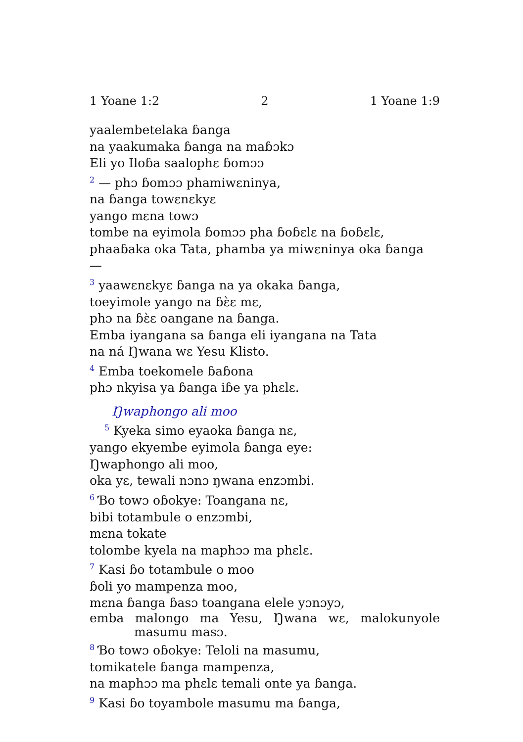1 Yoane 1:2 2 1 Yoane 1:9
yaalembetelaka ɓanga
na yaakumaka ɓanga na maɓɔkɔ
Eli yo Iloɓa saalophɛ ɓomɔɔ
<sup>2</sup> — phɔ ɓomɔɔ phamiwɛninya,
na ɓanga towɛnɛkyɛ
yango mɛna towɔ
tombe na eyimola ɓomɔɔ pha ɓoɓɛlɛ na ɓoɓɛlɛ,
phaaɓaka oka Tata, phamba ya miwɛninya oka ɓanga —
<sup>3</sup> yaawɛnɛkyɛ ɓanga na ya okaka ɓanga,
toeyimole yango na ɓɛ̀ɛ mɛ,
phɔ na ɓɛ̀ɛ oangane na ɓanga.
Emba iyangana sa ɓanga eli iyangana na Tata
na ná Ŋwana wɛ Yesu Klisto.
<sup>4</sup> Emba toekomele ɓaɓona
phɔ nkyisa ya ɓanga iɓe ya phɛlɛ.
Ŋwaphongo ali moo
<sup>5</sup> Kyeka simo eyaoka ɓanga nɛ,
yango ekyembe eyimola ɓanga eye:
Ŋwaphongo ali moo,
oka yɛ, tewali nɔnɔ ŋwana enzɔmbi.
<sup>6</sup> Ɓo towɔ oɓokye: Toangana nɛ,
bibi totambule o enzɔmbi,
mɛna tokate
tolombe kyela na maphɔɔ ma phɛlɛ.
<sup>7</sup> Kasi ɓo totambule o moo
ɓoli yo mampenza moo,
mɛna ɓanga ɓasɔ toangana elele yɔnɔyɔ,
emba malongo ma Yesu, Ŋwana wɛ, malokunyole masumu masɔ.
<sup>8</sup> Ɓo towɔ oɓokye: Teloli na masumu,
tomikatele ɓanga mampenza,
na maphɔɔ ma phɛlɛ temali onte ya ɓanga.
<sup>9</sup> Kasi ɓo toyambole masumu ma ɓanga,